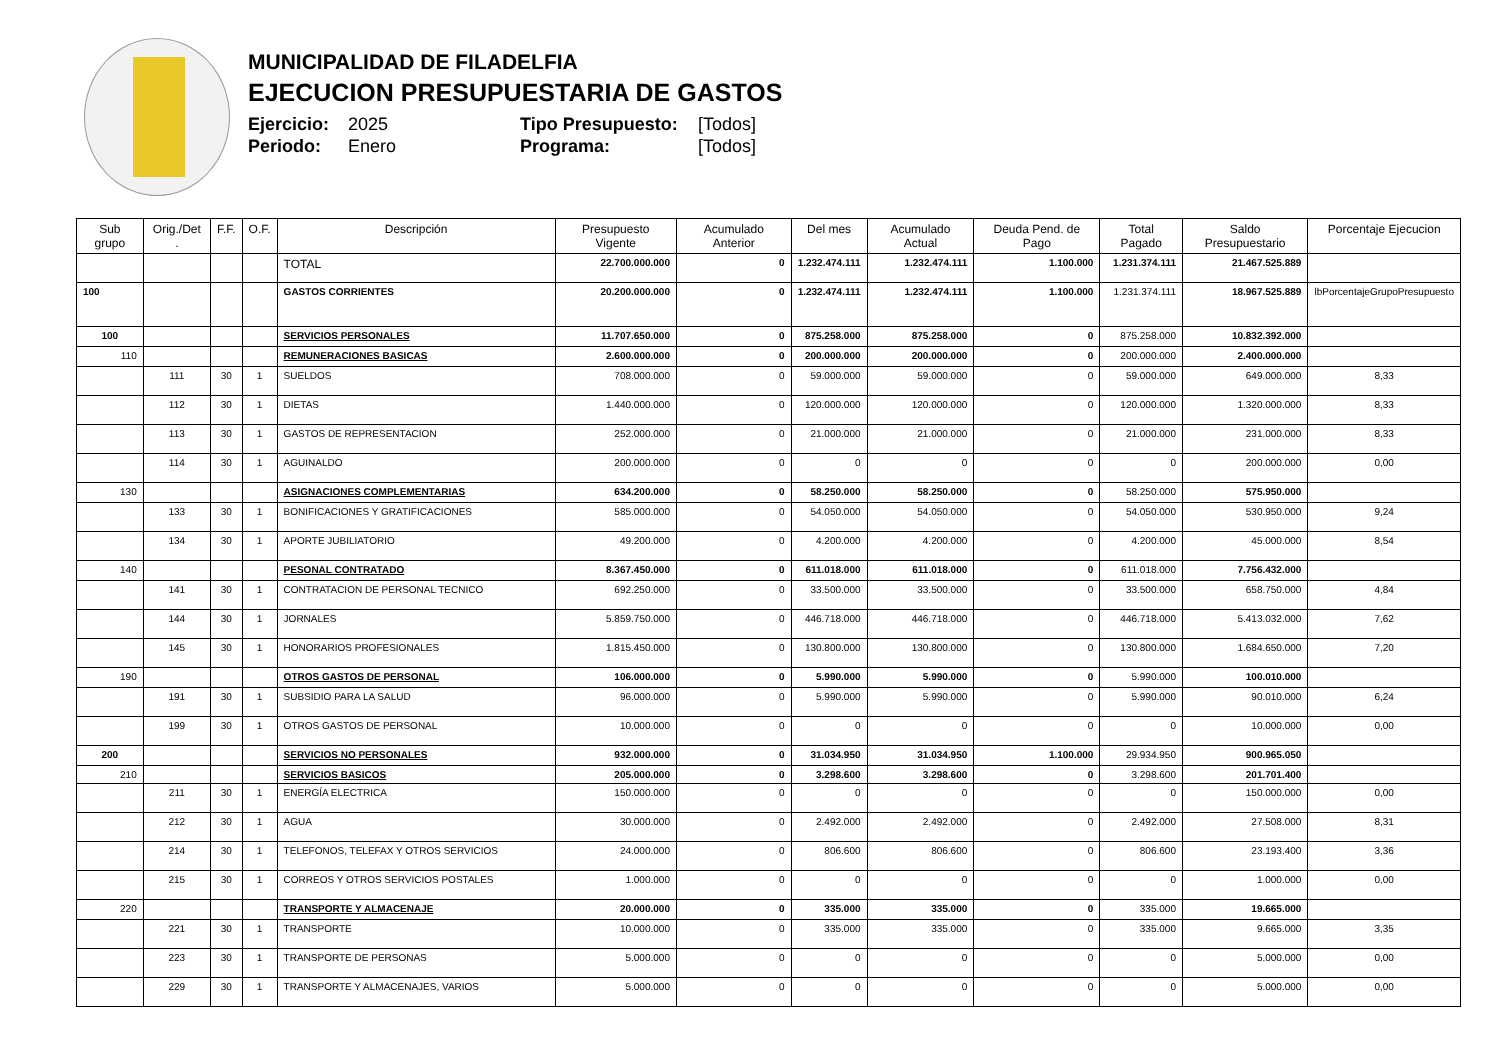MUNICIPALIDAD DE FILADELFIA
EJECUCION PRESUPUESTARIA DE GASTOS
Ejercicio: 2025 Tipo Presupuesto: [Todos] Periodo: Enero Programa: [Todos]
| Sub grupo | Orig./Det . | F.F. | O.F. | Descripción | Presupuesto Vigente | Acumulado Anterior | Del mes | Acumulado Actual | Deuda Pend. de Pago | Total Pagado | Saldo Presupuestario | Porcentaje Ejecucion |
| --- | --- | --- | --- | --- | --- | --- | --- | --- | --- | --- | --- | --- |
| | | | | TOTAL | 22.700.000.000 | 0 | 1.232.474.111 | 1.232.474.111 | 1.100.000 | 1.231.374.111 | 21.467.525.889 | |
| 100 | | | | GASTOS CORRIENTES | 20.200.000.000 | 0 | 1.232.474.111 | 1.232.474.111 | 1.100.000 | 1.231.374.111 | 18.967.525.889 | lbPorcentajeGrupoPresupuesto |
| 100 | | | | SERVICIOS PERSONALES | 11.707.650.000 | 0 | 875.258.000 | 875.258.000 | 0 | 875.258.000 | 10.832.392.000 | |
| 110 | | | | REMUNERACIONES BASICAS | 2.600.000.000 | 0 | 200.000.000 | 200.000.000 | 0 | 200.000.000 | 2.400.000.000 | |
| | 111 | 30 | 1 | SUELDOS | 708.000.000 | 0 | 59.000.000 | 59.000.000 | 0 | 59.000.000 | 649.000.000 | 8,33 |
| | 112 | 30 | 1 | DIETAS | 1.440.000.000 | 0 | 120.000.000 | 120.000.000 | 0 | 120.000.000 | 1.320.000.000 | 8,33 |
| | 113 | 30 | 1 | GASTOS DE REPRESENTACION | 252.000.000 | 0 | 21.000.000 | 21.000.000 | 0 | 21.000.000 | 231.000.000 | 8,33 |
| | 114 | 30 | 1 | AGUINALDO | 200.000.000 | 0 | 0 | 0 | 0 | 0 | 200.000.000 | 0,00 |
| 130 | | | | ASIGNACIONES COMPLEMENTARIAS | 634.200.000 | 0 | 58.250.000 | 58.250.000 | 0 | 58.250.000 | 575.950.000 | |
| | 133 | 30 | 1 | BONIFICACIONES Y GRATIFICACIONES | 585.000.000 | 0 | 54.050.000 | 54.050.000 | 0 | 54.050.000 | 530.950.000 | 9,24 |
| | 134 | 30 | 1 | APORTE JUBILIATORIO | 49.200.000 | 0 | 4.200.000 | 4.200.000 | 0 | 4.200.000 | 45.000.000 | 8,54 |
| 140 | | | | PESONAL CONTRATADO | 8.367.450.000 | 0 | 611.018.000 | 611.018.000 | 0 | 611.018.000 | 7.756.432.000 | |
| | 141 | 30 | 1 | CONTRATACION DE PERSONAL TECNICO | 692.250.000 | 0 | 33.500.000 | 33.500.000 | 0 | 33.500.000 | 658.750.000 | 4,84 |
| | 144 | 30 | 1 | JORNALES | 5.859.750.000 | 0 | 446.718.000 | 446.718.000 | 0 | 446.718.000 | 5.413.032.000 | 7,62 |
| | 145 | 30 | 1 | HONORARIOS PROFESIONALES | 1.815.450.000 | 0 | 130.800.000 | 130.800.000 | 0 | 130.800.000 | 1.684.650.000 | 7,20 |
| 190 | | | | OTROS GASTOS DE PERSONAL | 106.000.000 | 0 | 5.990.000 | 5.990.000 | 0 | 5.990.000 | 100.010.000 | |
| | 191 | 30 | 1 | SUBSIDIO PARA LA SALUD | 96.000.000 | 0 | 5.990.000 | 5.990.000 | 0 | 5.990.000 | 90.010.000 | 6,24 |
| | 199 | 30 | 1 | OTROS GASTOS DE PERSONAL | 10.000.000 | 0 | 0 | 0 | 0 | 0 | 10.000.000 | 0,00 |
| 200 | | | | SERVICIOS NO PERSONALES | 932.000.000 | 0 | 31.034.950 | 31.034.950 | 1.100.000 | 29.934.950 | 900.965.050 | |
| 210 | | | | SERVICIOS BASICOS | 205.000.000 | 0 | 3.298.600 | 3.298.600 | 0 | 3.298.600 | 201.701.400 | |
| | 211 | 30 | 1 | ENERGÍA ELECTRICA | 150.000.000 | 0 | 0 | 0 | 0 | 0 | 150.000.000 | 0,00 |
| | 212 | 30 | 1 | AGUA | 30.000.000 | 0 | 2.492.000 | 2.492.000 | 0 | 2.492.000 | 27.508.000 | 8,31 |
| | 214 | 30 | 1 | TELEFONOS, TELEFAX Y OTROS SERVICIOS | 24.000.000 | 0 | 806.600 | 806.600 | 0 | 806.600 | 23.193.400 | 3,36 |
| | 215 | 30 | 1 | CORREOS Y OTROS SERVICIOS POSTALES | 1.000.000 | 0 | 0 | 0 | 0 | 0 | 1.000.000 | 0,00 |
| 220 | | | | TRANSPORTE Y ALMACENAJE | 20.000.000 | 0 | 335.000 | 335.000 | 0 | 335.000 | 19.665.000 | |
| | 221 | 30 | 1 | TRANSPORTE | 10.000.000 | 0 | 335.000 | 335.000 | 0 | 335.000 | 9.665.000 | 3,35 |
| | 223 | 30 | 1 | TRANSPORTE DE PERSONAS | 5.000.000 | 0 | 0 | 0 | 0 | 0 | 5.000.000 | 0,00 |
| | 229 | 30 | 1 | TRANSPORTE Y ALMACENAJES, VARIOS | 5.000.000 | 0 | 0 | 0 | 0 | 0 | 5.000.000 | 0,00 |